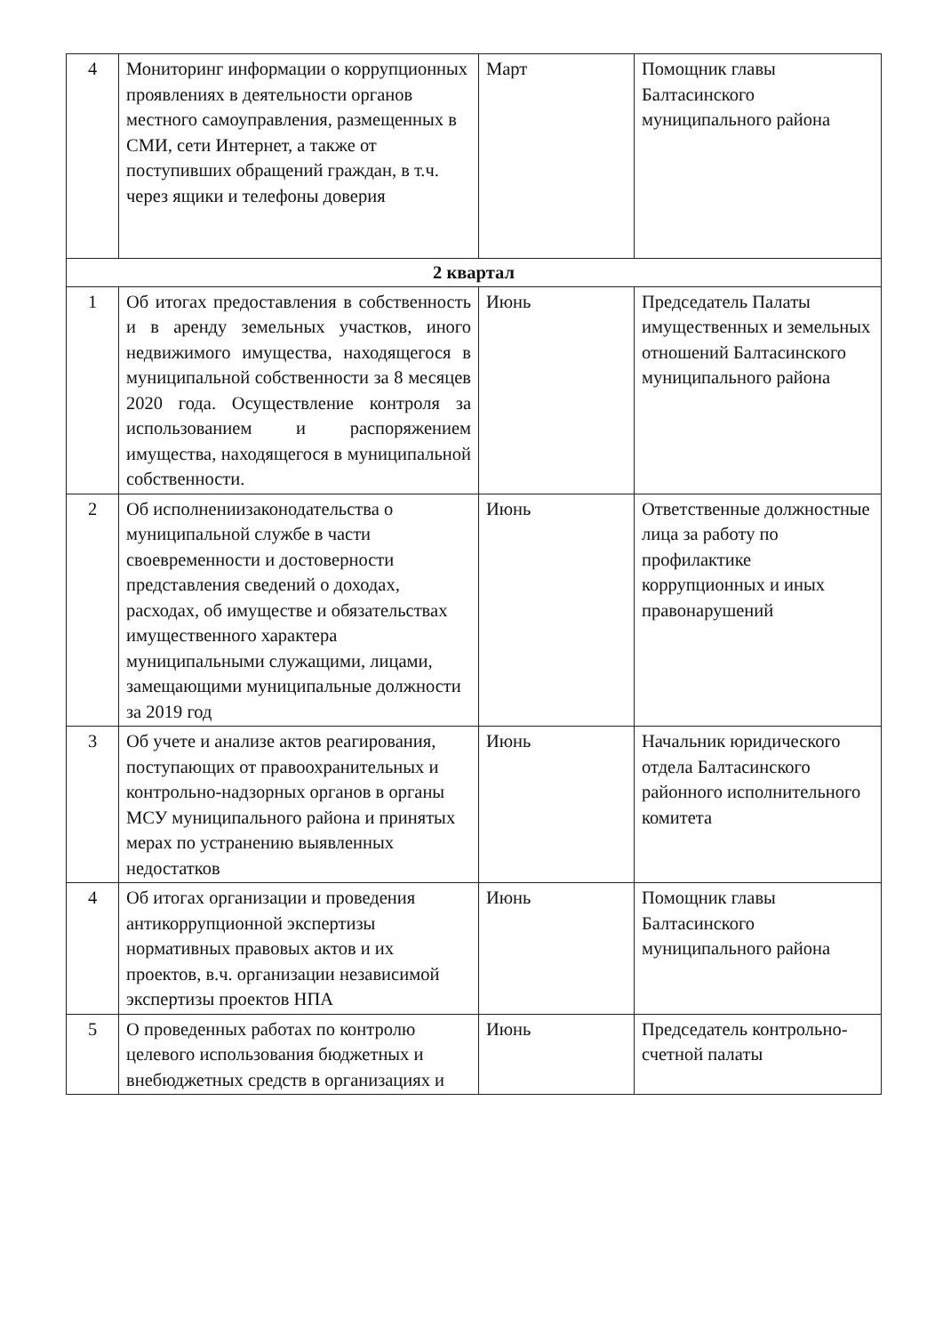| 4 | Мониторинг информации о коррупционных проявлениях в деятельности органов местного самоуправления, размещенных в СМИ, сети Интернет, а также от поступивших обращений граждан, в т.ч. через ящики и телефоны доверия | Март | Помощник главы Балтасинского муниципального района |
| 2 квартал | | | |
| 1 | Об итогах предоставления в собственность и в аренду земельных участков, иного недвижимого имущества, находящегося в муниципальной собственности за 8 месяцев 2020 года. Осуществление контроля за использованием и распоряжением имущества, находящегося в муниципальной собственности. | Июнь | Председатель Палаты имущественных и земельных отношений Балтасинского муниципального района |
| 2 | Об исполнениизаконодательства о муниципальной службе в части своевременности и достоверности представления сведений о доходах, расходах, об имуществе и обязательствах имущественного характера муниципальными служащими, лицами, замещающими муниципальные должности за 2019 год | Июнь | Ответственные должностные лица за работу по профилактике коррупционных и иных правонарушений |
| 3 | Об учете и анализе актов реагирования, поступающих от правоохранительных и контрольно-надзорных органов в органы МСУ муниципального района и принятых мерах по устранению выявленных недостатков | Июнь | Начальник юридического отдела Балтасинского районного исполнительного комитета |
| 4 | Об итогах организации и проведения антикоррупционной экспертизы нормативных правовых актов и их проектов, в.ч. организации независимой экспертизы проектов НПА | Июнь | Помощник главы Балтасинского муниципального района |
| 5 | О проведенных работах по контролю целевого использования бюджетных и внебюджетных средств в организациях и | Июнь | Председатель контрольно-счетной палаты |